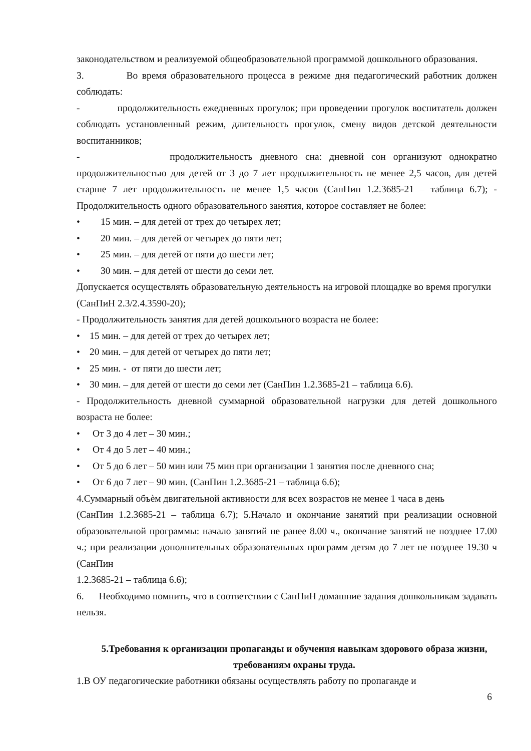законодательством и реализуемой общеобразовательной программой дошкольного образования.
3. Во время образовательного процесса в режиме дня педагогический работник должен соблюдать:
- продолжительность ежедневных прогулок; при проведении прогулок воспитатель должен соблюдать установленный режим, длительность прогулок, смену видов детской деятельности воспитанников;
- продолжительность дневного сна: дневной сон организуют однократно продолжительностью для детей от 3 до 7 лет продолжительность не менее 2,5 часов, для детей старше 7 лет продолжительность не менее 1,5 часов (СанПин 1.2.3685-21 – таблица 6.7); - Продолжительность одного образовательного занятия, которое составляет не более:
• 15 мин. – для детей от трех до четырех лет;
• 20 мин. – для детей от четырех до пяти лет;
• 25 мин. – для детей от пяти до шести лет;
• 30 мин. – для детей от шести до семи лет.
Допускается осуществлять образовательную деятельность на игровой площадке во время прогулки (СанПиН 2.3/2.4.3590-20);
- Продолжительность занятия для детей дошкольного возраста не более:
• 15 мин. – для детей от трех до четырех лет;
• 20 мин. – для детей от четырех до пяти лет;
• 25 мин. - от пяти до шести лет;
• 30 мин. – для детей от шести до семи лет (СанПин 1.2.3685-21 – таблица 6.6).
- Продолжительность дневной суммарной образовательной нагрузки для детей дошкольного возраста не более:
• От 3 до 4 лет – 30 мин.;
• От 4 до 5 лет – 40 мин.;
• От 5 до 6 лет – 50 мин или 75 мин при организации 1 занятия после дневного сна;
• От 6 до 7 лет – 90 мин. (СанПин 1.2.3685-21 – таблица 6.6);
4.Суммарный объѐм двигательной активности для всех возрастов не менее 1 часа в день
(СанПин 1.2.3685-21 – таблица 6.7); 5.Начало и окончание занятий при реализации основной образовательной программы: начало занятий не ранее 8.00 ч., окончание занятий не позднее 17.00 ч.; при реализации дополнительных образовательных программ детям до 7 лет не позднее 19.30 ч (СанПин
1.2.3685-21 – таблица 6.6);
6. Необходимо помнить, что в соответствии с СанПиН домашние задания дошкольникам задавать нельзя.
5.Требования к организации пропаганды и обучения навыкам здорового образа жизни, требованиям охраны труда.
1.В ОУ педагогические работники обязаны осуществлять работу по пропаганде и
6